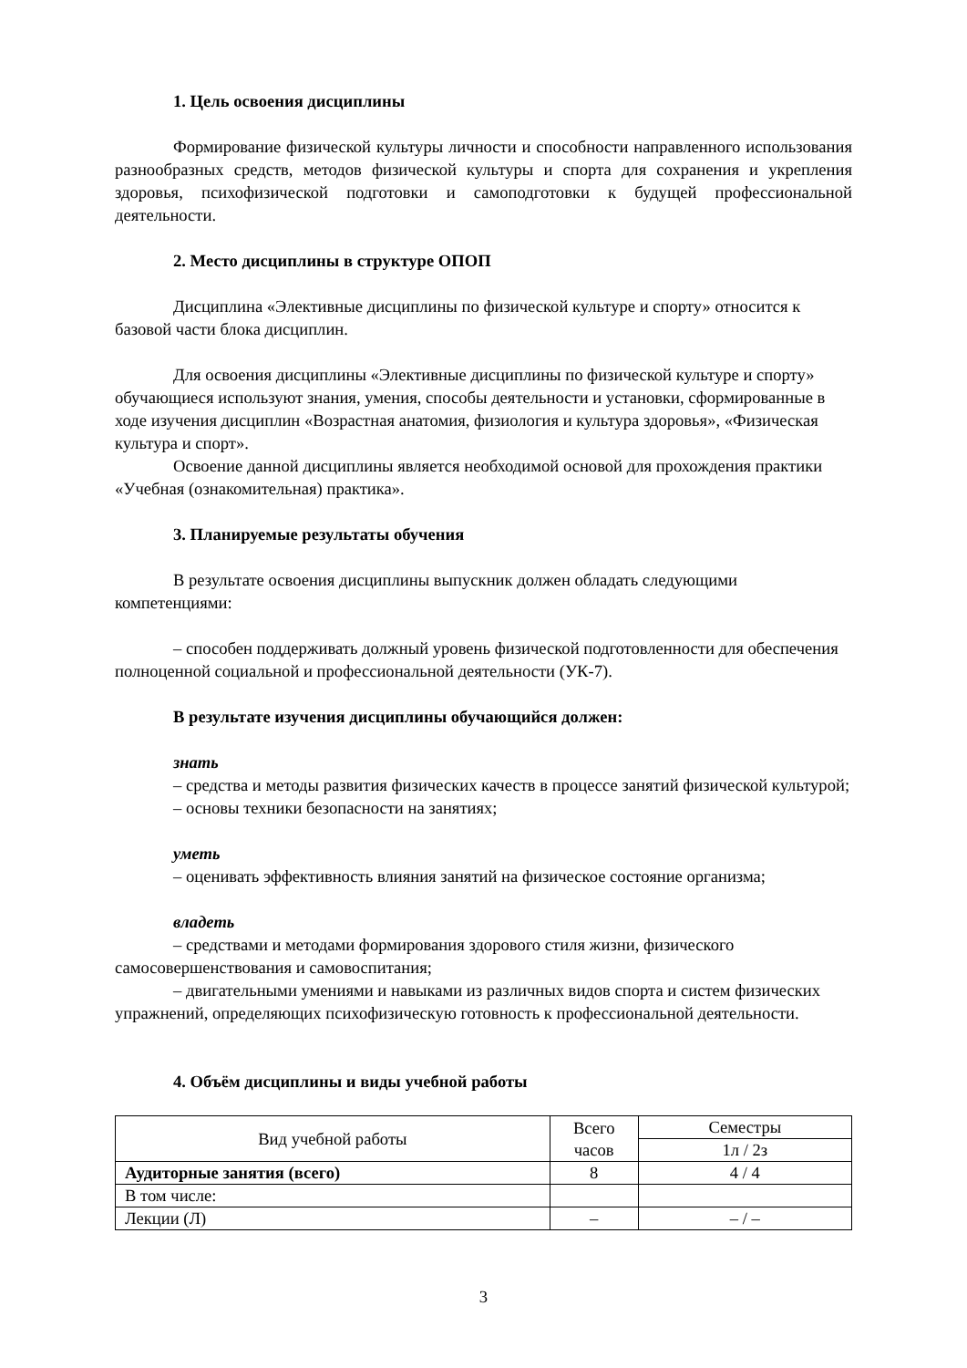1. Цель освоения дисциплины
Формирование физической культуры личности и способности направленного использования разнообразных средств, методов физической культуры и спорта для сохранения и укрепления здоровья, психофизической подготовки и самоподготовки к будущей профессиональной деятельности.
2. Место дисциплины в структуре ОПОП
Дисциплина «Элективные дисциплины по физической культуре и спорту» относится к базовой части блока дисциплин.
Для освоения дисциплины «Элективные дисциплины по физической культуре и спорту» обучающиеся используют знания, умения, способы деятельности и установки, сформированные в ходе изучения дисциплин «Возрастная анатомия, физиология и культура здоровья», «Физическая культура и спорт».
Освоение данной дисциплины является необходимой основой для прохождения практики «Учебная (ознакомительная) практика».
3. Планируемые результаты обучения
В результате освоения дисциплины выпускник должен обладать следующими компетенциями:
– способен поддерживать должный уровень физической подготовленности для обеспечения полноценной социальной и профессиональной деятельности (УК-7).
В результате изучения дисциплины обучающийся должен:
знать
– средства и методы развития физических качеств в процессе занятий физической культурой;
– основы техники безопасности на занятиях;
уметь
– оценивать эффективность влияния занятий на физическое состояние организма;
владеть
– средствами и методами формирования здорового стиля жизни, физического самосовершенствования и самовоспитания;
– двигательными умениями и навыками из различных видов спорта и систем физических упражнений, определяющих психофизическую готовность к профессиональной деятельности.
4. Объём дисциплины и виды учебной работы
| Вид учебной работы | Всего часов | Семестры |
| --- | --- | --- |
| | | 1л / 2з |
| Аудиторные занятия (всего) | 8 | 4 / 4 |
| В том числе: | | |
| Лекции (Л) | – | – / – |
3